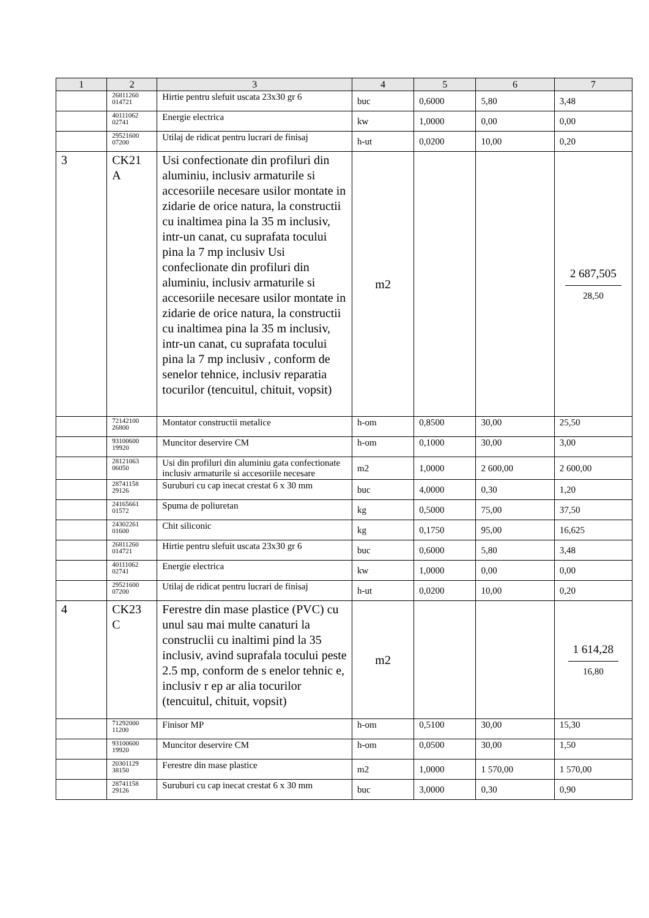| 1 | 2 | 3 | 4 | 5 | 6 | 7 |
| --- | --- | --- | --- | --- | --- | --- |
| | 26811260 014721 | Hirtie pentru slefuit uscata 23x30 gr 6 | buc | 0,6000 | 5,80 | 3,48 |
| | 40111062 02741 | Energie electrica | kw | 1,0000 | 0,00 | 0,00 |
| | 29521600 07200 | Utilaj de ridicat pentru lucrari de finisaj | h-ut | 0,0200 | 10,00 | 0,20 |
| 3 | CK21 A | Usi confectionate din profiluri din aluminiu, inclusiv armaturile si accesoriile necesare usilor montate in zidarie de orice natura, la constructii cu inaltimea pina la 35 m inclusiv, intr-un canat, cu suprafata tocului pina la 7 mp inclusiv Usi confeclionate din profiluri din aluminiu, inclusiv armaturile si accesoriile necesare usilor montate in zidarie de orice natura, la constructii cu inaltimea pina la 35 m inclusiv, intr-un canat, cu suprafata tocului pina la 7 mp inclusiv , conform de senelor tehnice, inclusiv reparatia tocurilor (tencuitul, chituit, vopsit) | m2 | | | 2 687,505 28,50 |
| | 72142100 26800 | Montator constructii metalice | h-om | 0,8500 | 30,00 | 25,50 |
| | 93100600 19920 | Muncitor deservire CM | h-om | 0,1000 | 30,00 | 3,00 |
| | 28121063 06050 | Usi din profiluri din aluminiu gata confectionate inclusiv armaturile si accesoriile necesare | m2 | 1,0000 | 2 600,00 | 2 600,00 |
| | 28741158 29126 | Suruburi cu cap inecat crestat 6 x 30 mm | buc | 4,0000 | 0,30 | 1,20 |
| | 24165661 01572 | Spuma de poliuretan | kg | 0,5000 | 75,00 | 37,50 |
| | 24302261 01600 | Chit siliconic | kg | 0,1750 | 95,00 | 16,625 |
| | 26811260 014721 | Hirtie pentru slefuit uscata 23x30 gr 6 | buc | 0,6000 | 5,80 | 3,48 |
| | 40111062 02741 | Energie electrica | kw | 1,0000 | 0,00 | 0,00 |
| | 29521600 07200 | Utilaj de ridicat pentru lucrari de finisaj | h-ut | 0,0200 | 10,00 | 0,20 |
| 4 | CK23 C | Ferestre din mase plastice (PVC) cu unul sau mai multe canaturi la construclii cu inaltimi pind la 35 inclusiv, avind suprafala tocului peste 2.5 mp, conform de s enelor tehnic e, inclusiv r ep ar alia tocurilor (tencuitul, chituit, vopsit) | m2 | | | 1 614,28 16,80 |
| | 71292000 11200 | Finisor MP | h-om | 0,5100 | 30,00 | 15,30 |
| | 93100600 19920 | Muncitor deservire CM | h-om | 0,0500 | 30,00 | 1,50 |
| | 20301129 38150 | Ferestre din mase plastice | m2 | 1,0000 | 1 570,00 | 1 570,00 |
| | 28741158 29126 | Suruburi cu cap inecat crestat 6 x 30 mm | buc | 3,0000 | 0,30 | 0,90 |